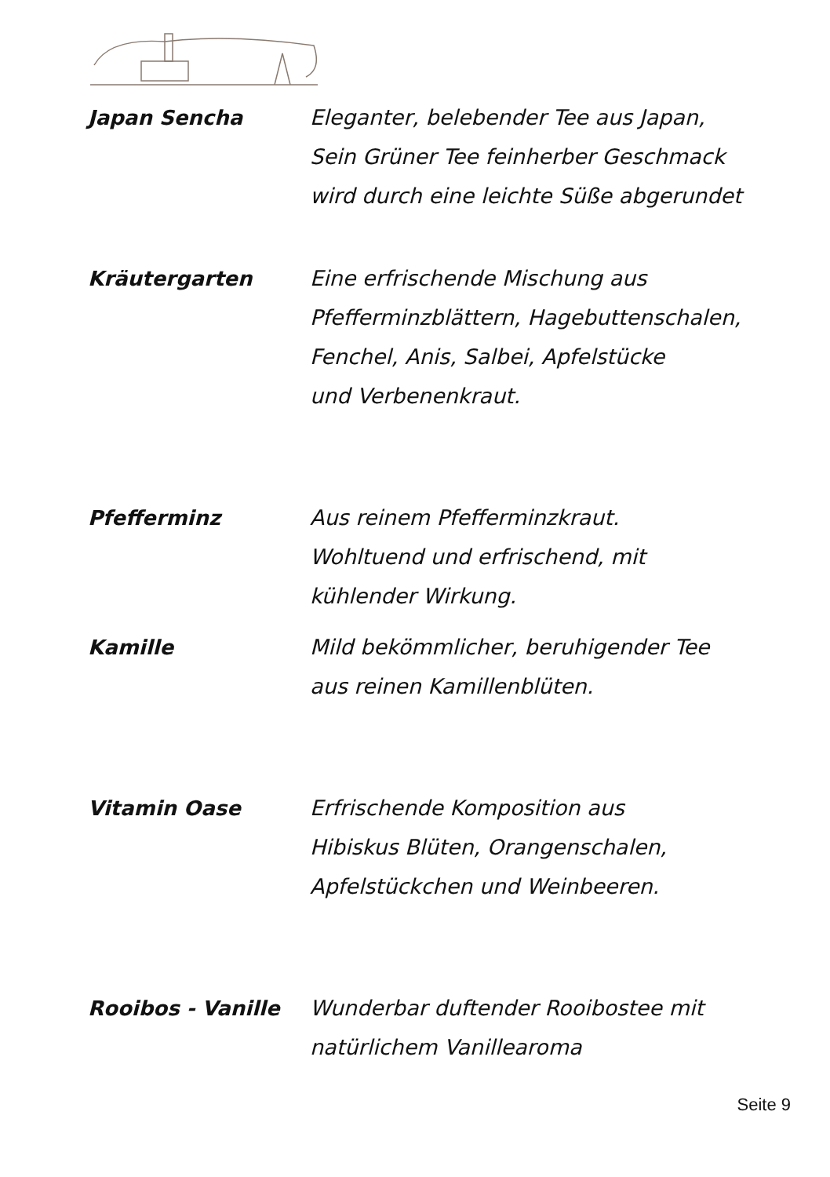Japan Sencha Eleganter, belebender Tee aus Japan,
Sein Grüner Tee feinherber Geschmack
wird durch eine leichte Süße abgerundet
Kräutergarten Eine erfrischende Mischung aus
Pfefferminzblättern, Hagebuttenschalen,
Fenchel, Anis, Salbei, Apfelstücke
und Verbenenkraut.
Pfefferminz Aus reinem Pfefferminzkraut.
Wohltuend und erfrischend, mit
kühlender Wirkung.
Kamille Mild bekömmlicher, beruhigender Tee
aus reinen Kamillenblüten.
Vitamin Oase Erfrischende Komposition aus
Hibiskus Blüten, Orangenschalen,
Apfelstückchen und Weinbeeren.
Rooibos - Vanille Wunderbar duftender Rooibostee mit
natürlichem Vanillearoma
Seite 9